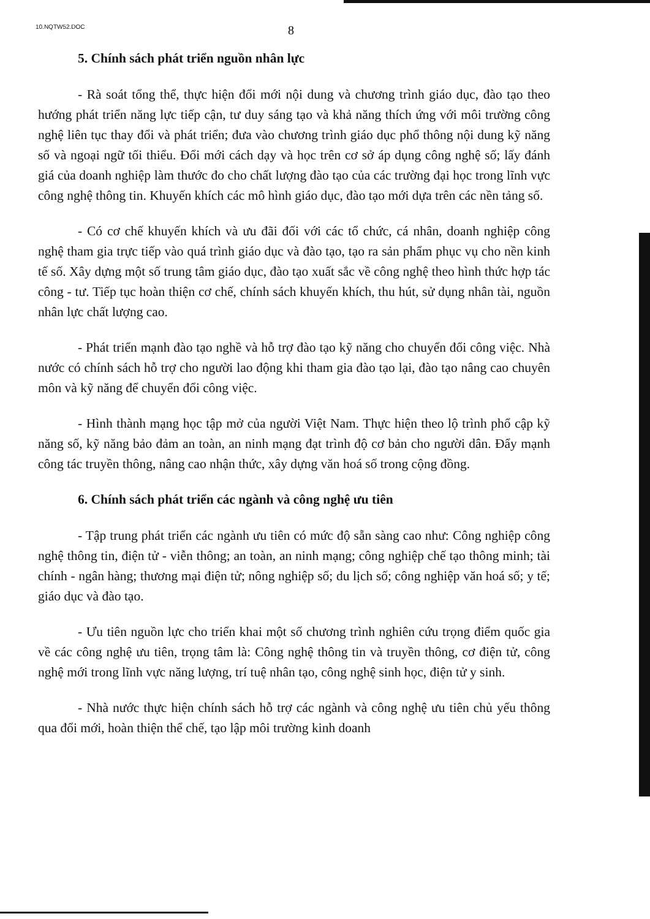10.NQTW52.DOC 8
5. Chính sách phát triển nguồn nhân lực
- Rà soát tổng thể, thực hiện đổi mới nội dung và chương trình giáo dục, đào tạo theo hướng phát triển năng lực tiếp cận, tư duy sáng tạo và khả năng thích ứng với môi trường công nghệ liên tục thay đổi và phát triển; đưa vào chương trình giáo dục phổ thông nội dung kỹ năng số và ngoại ngữ tối thiểu. Đổi mới cách dạy và học trên cơ sở áp dụng công nghệ số; lấy đánh giá của doanh nghiệp làm thước đo cho chất lượng đào tạo của các trường đại học trong lĩnh vực công nghệ thông tin. Khuyến khích các mô hình giáo dục, đào tạo mới dựa trên các nền tảng số.
- Có cơ chế khuyến khích và ưu đãi đối với các tổ chức, cá nhân, doanh nghiệp công nghệ tham gia trực tiếp vào quá trình giáo dục và đào tạo, tạo ra sản phẩm phục vụ cho nền kinh tế số. Xây dựng một số trung tâm giáo dục, đào tạo xuất sắc về công nghệ theo hình thức hợp tác công - tư. Tiếp tục hoàn thiện cơ chế, chính sách khuyến khích, thu hút, sử dụng nhân tài, nguồn nhân lực chất lượng cao.
- Phát triển mạnh đào tạo nghề và hỗ trợ đào tạo kỹ năng cho chuyển đổi công việc. Nhà nước có chính sách hỗ trợ cho người lao động khi tham gia đào tạo lại, đào tạo nâng cao chuyên môn và kỹ năng để chuyển đổi công việc.
- Hình thành mạng học tập mở của người Việt Nam. Thực hiện theo lộ trình phổ cập kỹ năng số, kỹ năng bảo đảm an toàn, an ninh mạng đạt trình độ cơ bản cho người dân. Đẩy mạnh công tác truyền thông, nâng cao nhận thức, xây dựng văn hoá số trong cộng đồng.
6. Chính sách phát triển các ngành và công nghệ ưu tiên
- Tập trung phát triển các ngành ưu tiên có mức độ sẵn sàng cao như: Công nghiệp công nghệ thông tin, điện tử - viễn thông; an toàn, an ninh mạng; công nghiệp chế tạo thông minh; tài chính - ngân hàng; thương mại điện tử; nông nghiệp số; du lịch số; công nghiệp văn hoá số; y tế; giáo dục và đào tạo.
- Ưu tiên nguồn lực cho triển khai một số chương trình nghiên cứu trọng điểm quốc gia về các công nghệ ưu tiên, trọng tâm là: Công nghệ thông tin và truyền thông, cơ điện tử, công nghệ mới trong lĩnh vực năng lượng, trí tuệ nhân tạo, công nghệ sinh học, điện tử y sinh.
- Nhà nước thực hiện chính sách hỗ trợ các ngành và công nghệ ưu tiên chủ yếu thông qua đổi mới, hoàn thiện thể chế, tạo lập môi trường kinh doanh